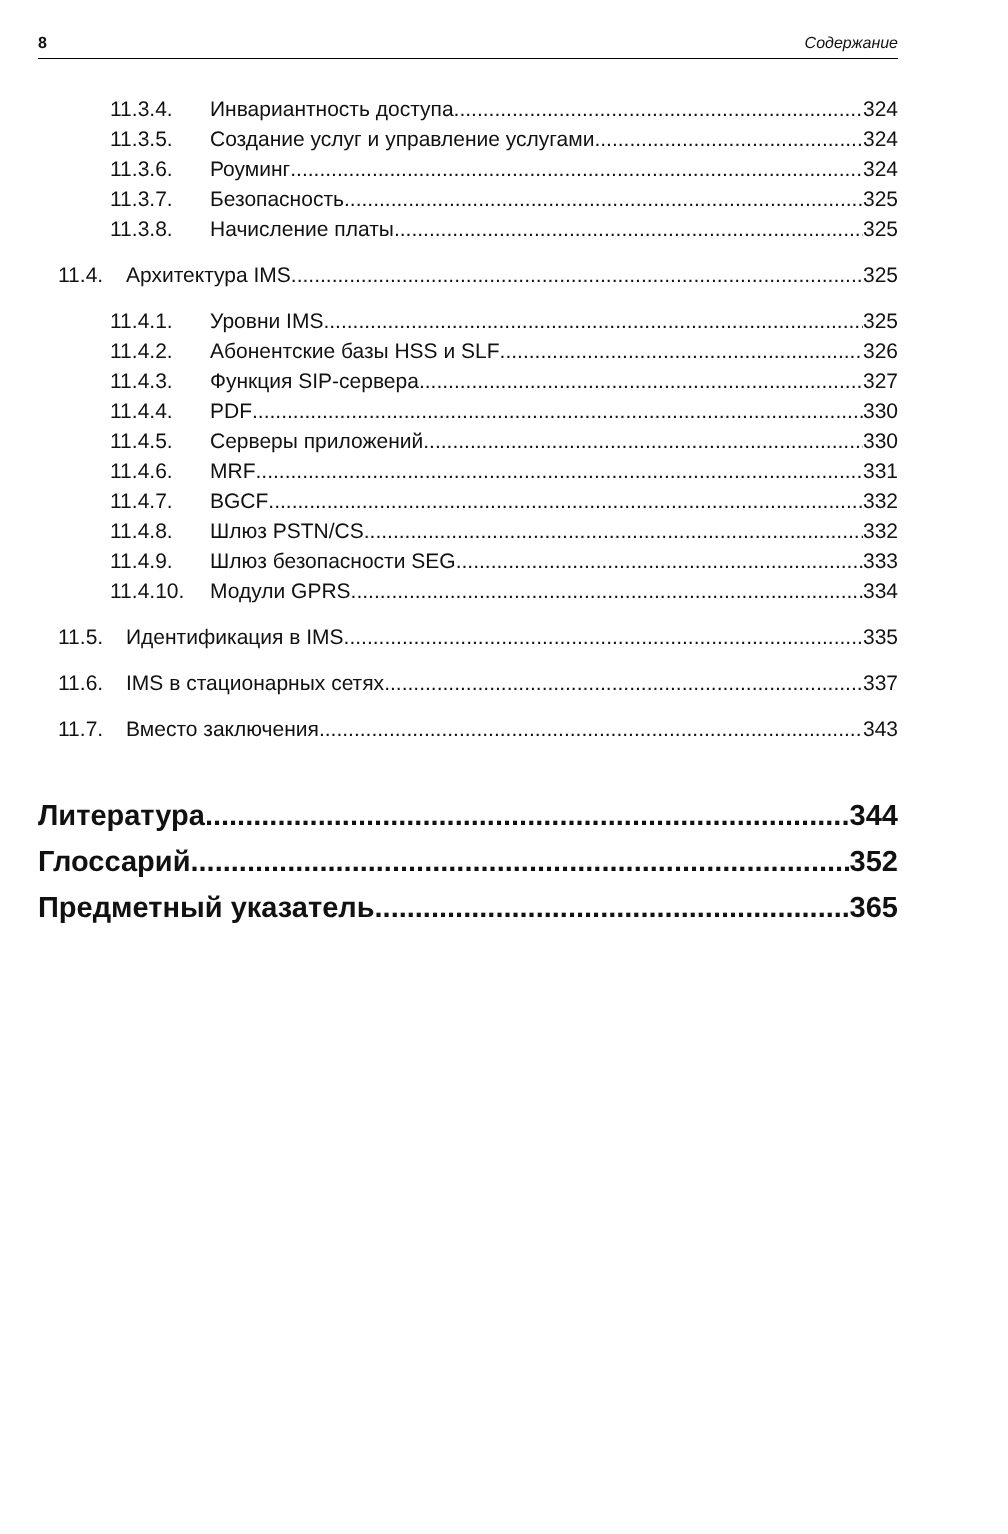8 Содержание
11.3.4. Инвариантность доступа 324
11.3.5. Создание услуг и управление услугами 324
11.3.6. Роуминг 324
11.3.7. Безопасность 325
11.3.8. Начисление платы 325
11.4. Архитектура IMS 325
11.4.1. Уровни IMS 325
11.4.2. Абонентские базы HSS и SLF 326
11.4.3. Функция SIP-сервера 327
11.4.4. PDF 330
11.4.5. Серверы приложений 330
11.4.6. MRF 331
11.4.7. BGCF 332
11.4.8. Шлюз PSTN/CS 332
11.4.9. Шлюз безопасности SEG 333
11.4.10. Модули GPRS 334
11.5. Идентификация в IMS 335
11.6. IMS в стационарных сетях 337
11.7. Вместо заключения 343
Литература 344
Глоссарий 352
Предметный указатель 365